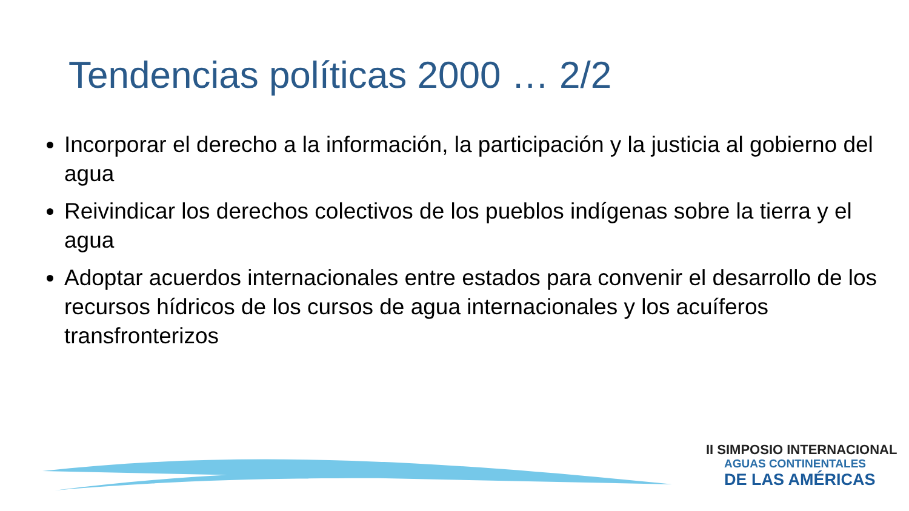Tendencias políticas 2000 … 2/2
Incorporar el derecho a la información, la participación y la justicia al gobierno del agua
Reivindicar los derechos colectivos de los pueblos indígenas sobre la tierra y el agua
Adoptar acuerdos internacionales entre estados para convenir el desarrollo de los recursos hídricos de los cursos de agua internacionales y los acuíferos transfronterizos
II SIMPOSIO INTERNACIONAL
AGUAS CONTINENTALES
DE LAS AMÉRICAS